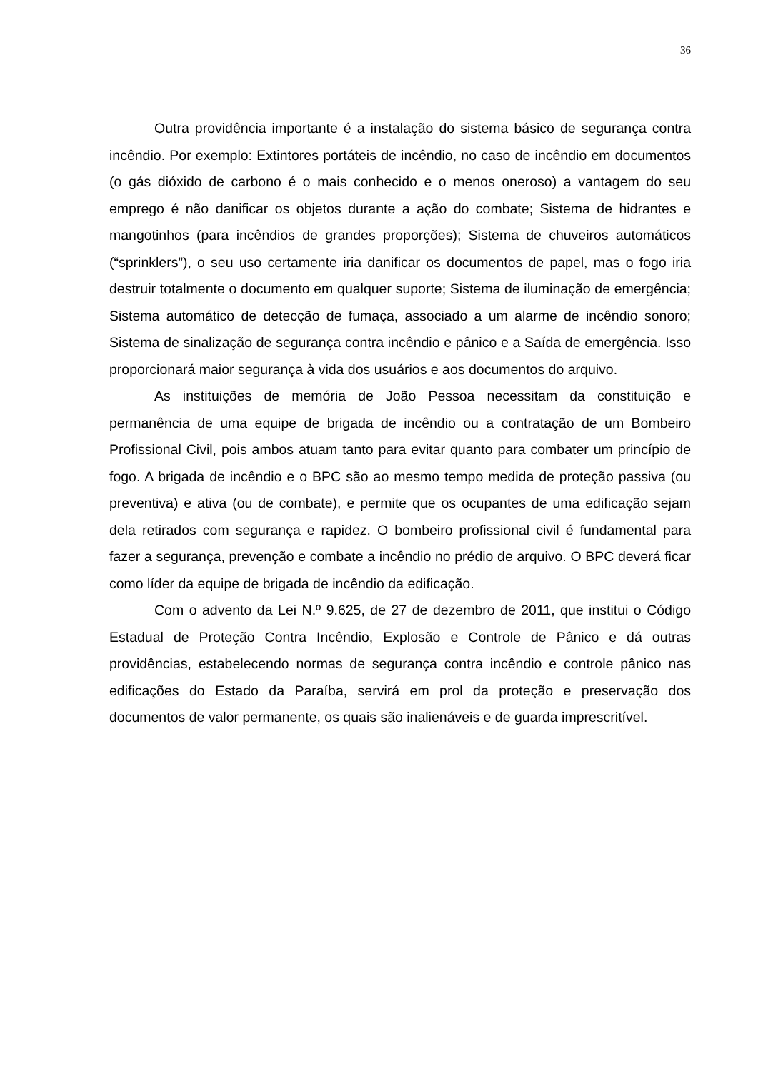36
Outra providência importante é a instalação do sistema básico de segurança contra incêndio. Por exemplo: Extintores portáteis de incêndio, no caso de incêndio em documentos (o gás dióxido de carbono é o mais conhecido e o menos oneroso) a vantagem do seu emprego é não danificar os objetos durante a ação do combate; Sistema de hidrantes e mangotinhos (para incêndios de grandes proporções); Sistema de chuveiros automáticos (“sprinklers”), o seu uso certamente iria danificar os documentos de papel, mas o fogo iria destruir totalmente o documento em qualquer suporte; Sistema de iluminação de emergência; Sistema automático de detecção de fumaça, associado a um alarme de incêndio sonoro; Sistema de sinalização de segurança contra incêndio e pânico e a Saída de emergência. Isso proporcionará maior segurança à vida dos usuários e aos documentos do arquivo.
As instituições de memória de João Pessoa necessitam da constituição e permanência de uma equipe de brigada de incêndio ou a contratação de um Bombeiro Profissional Civil, pois ambos atuam tanto para evitar quanto para combater um princípio de fogo. A brigada de incêndio e o BPC são ao mesmo tempo medida de proteção passiva (ou preventiva) e ativa (ou de combate), e permite que os ocupantes de uma edificação sejam dela retirados com segurança e rapidez. O bombeiro profissional civil é fundamental para fazer a segurança, prevenção e combate a incêndio no prédio de arquivo. O BPC deverá ficar como líder da equipe de brigada de incêndio da edificação.
Com o advento da Lei N.º 9.625, de 27 de dezembro de 2011, que institui o Código Estadual de Proteção Contra Incêndio, Explosão e Controle de Pânico e dá outras providências, estabelecendo normas de segurança contra incêndio e controle pânico nas edificações do Estado da Paraíba, servirá em prol da proteção e preservação dos documentos de valor permanente, os quais são inalienáveis e de guarda imprescritível.